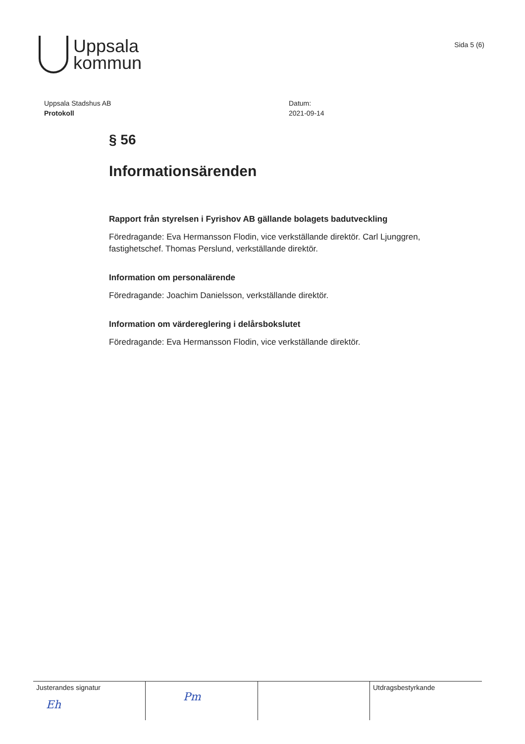Uppsala
kommun
Sida 5 (6)
Uppsala Stadshus AB
Protokoll
Datum:
2021-09-14
§ 56
Informationsärenden
Rapport från styrelsen i Fyrishov AB gällande bolagets badutveckling
Föredragande: Eva Hermansson Flodin, vice verkställande direktör. Carl Ljunggren, fastighetschef. Thomas Perslund, verkställande direktör.
Information om personalärende
Föredragande: Joachim Danielsson, verkställande direktör.
Information om värdereglering i delårsbokslutet
Föredragande: Eva Hermansson Flodin, vice verkställande direktör.
| Justerandes signatur Eh | Pm | | Utdragsbestyrkande |